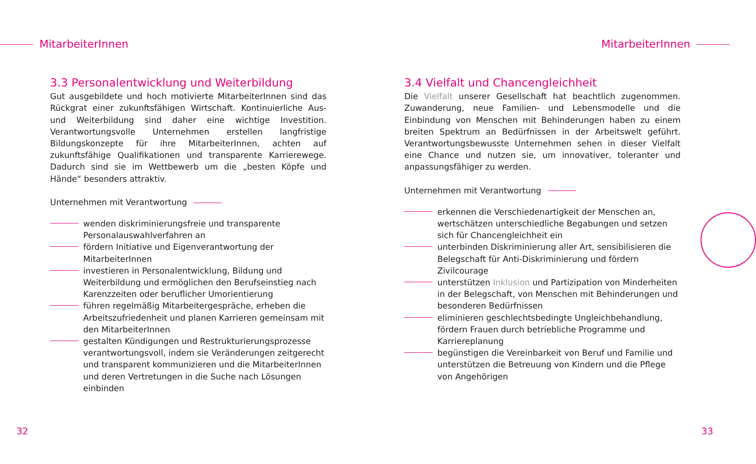MitarbeiterInnen MitarbeiterInnen
3.3 Personalentwicklung und Weiterbildung
Gut ausgebildete und hoch motivierte MitarbeiterInnen sind das Rückgrat einer zukunftsfähigen Wirtschaft. Kontinuierliche Aus- und Weiterbildung sind daher eine wichtige Investition. Verantwortungsvolle Unternehmen erstellen langfristige Bildungskonzepte für ihre MitarbeiterInnen, achten auf zukunftsfähige Qualifikationen und transparente Karrierewege. Dadurch sind sie im Wettbewerb um die „besten Köpfe und Hände“ besonders attraktiv.
Unternehmen mit Verantwortung
wenden diskriminierungsfreie und transparente Personalauswahlverfahren an
fördern Initiative und Eigenverantwortung der MitarbeiterInnen
investieren in Personalentwicklung, Bildung und Weiterbildung und ermöglichen den Berufseinstieg nach Karenzzeiten oder beruflicher Umorientierung
führen regelmäßig Mitarbeitergespräche, erheben die Arbeitszufriedenheit und planen Karrieren gemeinsam mit den MitarbeiterInnen
gestalten Kündigungen und Restrukturierungsprozesse verantwortungsvoll, indem sie Veränderungen zeitgerecht und transparent kommunizieren und die MitarbeiterInnen und deren Vertretungen in die Suche nach Lösungen einbinden
3.4 Vielfalt und Chancengleichheit
Die Vielfalt unserer Gesellschaft hat beachtlich zugenommen. Zuwanderung, neue Familien- und Lebensmodelle und die Einbindung von Menschen mit Behinderungen haben zu einem breiten Spektrum an Bedürfnissen in der Arbeitswelt geführt. Verantwortungsbewusste Unternehmen sehen in dieser Vielfalt eine Chance und nutzen sie, um innovativer, toleranter und anpassungsfähiger zu werden.
Unternehmen mit Verantwortung
erkennen die Verschiedenartigkeit der Menschen an, wertschätzen unterschiedliche Begabungen und setzen sich für Chancengleichheit ein
unterbinden Diskriminierung aller Art, sensibilisieren die Belegschaft für Anti-Diskriminierung und fördern Zivilcourage
unterstützen Inklusion und Partizipation von Minderheiten in der Belegschaft, von Menschen mit Behinderungen und besonderen Bedürfnissen
eliminieren geschlechtsbedingte Ungleichbehandlung, fördern Frauen durch betriebliche Programme und Karriereplanung
begünstigen die Vereinbarkeit von Beruf und Familie und unterstützen die Betreuung von Kindern und die Pflege von Angehörigen
32 33